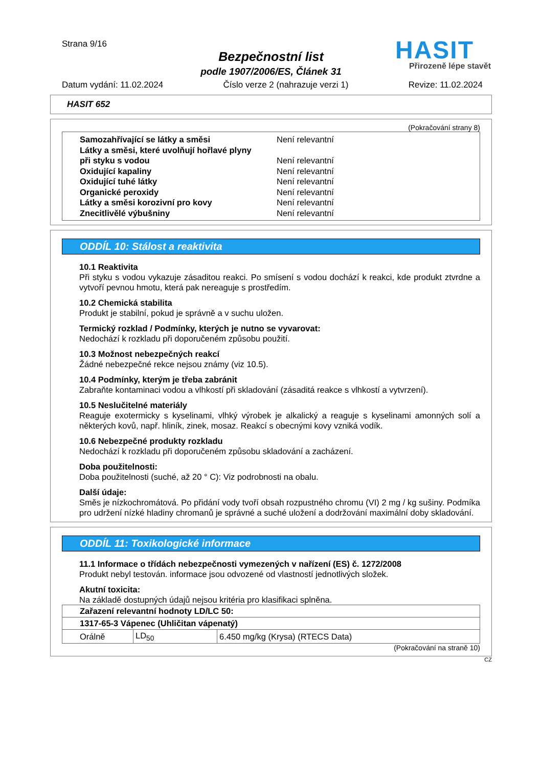Strana 9/16
Bezpečnostní list
podle 1907/2006/ES, Článek 31
HASIT
Přirozeně lépe stavět
Datum vydání: 11.02.2024 Číslo verze 2 (nahrazuje verzi 1) Revize: 11.02.2024
HASIT 652
(Pokračování strany 8)
Samozahřívající se látky a směsi Není relevantní
Látky a směsi, které uvolňují hořlavé plyny
při styku s vodou Není relevantní
Oxidující kapaliny Není relevantní
Oxidující tuhé látky Není relevantní
Organické peroxidy Není relevantní
Látky a směsi korozivní pro kovy Není relevantní
Znecitlivělé výbušniny Není relevantní
ODDÍL 10: Stálost a reaktivita
10.1 Reaktivita
Při styku s vodou vykazuje zásaditou reakci. Po smísení s vodou dochází k reakci, kde produkt ztvrdne a vytvoří pevnou hmotu, která pak nereaguje s prostředím.
10.2 Chemická stabilita
Produkt je stabilní, pokud je správně a v suchu uložen.
Termický rozklad / Podmínky, kterých je nutno se vyvarovat:
Nedochází k rozkladu při doporučeném způsobu použití.
10.3 Možnost nebezpečných reakcí
Žádné nebezpečné rekce nejsou známy (viz 10.5).
10.4 Podmínky, kterým je třeba zabránit
Zabraňte kontaminaci vodou a vlhkostí při skladování (zásaditá reakce s vlhkostí a vytvrzení).
10.5 Neslučitelné materiály
Reaguje exotermicky s kyselinami, vlhký výrobek je alkalický a reaguje s kyselinami amonných solí a některých kovů, např. hliník, zinek, mosaz. Reakcí s obecnými kovy vzniká vodík.
10.6 Nebezpečné produkty rozkladu
Nedochází k rozkladu při doporučeném způsobu skladování a zacházení.
Doba použitelnosti:
Doba použitelnosti (suché, až 20 ° C): Viz podrobnosti na obalu.
Další údaje:
Směs je nízkochromátová. Po přidání vody tvoří obsah rozpustného chromu (VI) 2 mg / kg sušiny. Podmíka pro udržení nízké hladiny chromanů je správné a suché uložení a dodržování maximální doby skladování.
ODDÍL 11: Toxikologické informace
11.1 Informace o třídách nebezpečnosti vymezených v nařízení (ES) č. 1272/2008
Produkt nebyl testován. informace jsou odvozené od vlastností jednotlivých složek.
Akutní toxicita:
Na základě dostupných údajů nejsou kritéria pro klasifikaci splněna.
| Zařazení relevantní hodnoty LD/LC 50: | | |
| 1317-65-3 Vápenec (Uhličitan vápenatý) | | |
| Orálně | LD<sub>50</sub> | 6.450 mg/kg (Krysa) (RTECS Data) |
(Pokračování na straně 10)
CZ